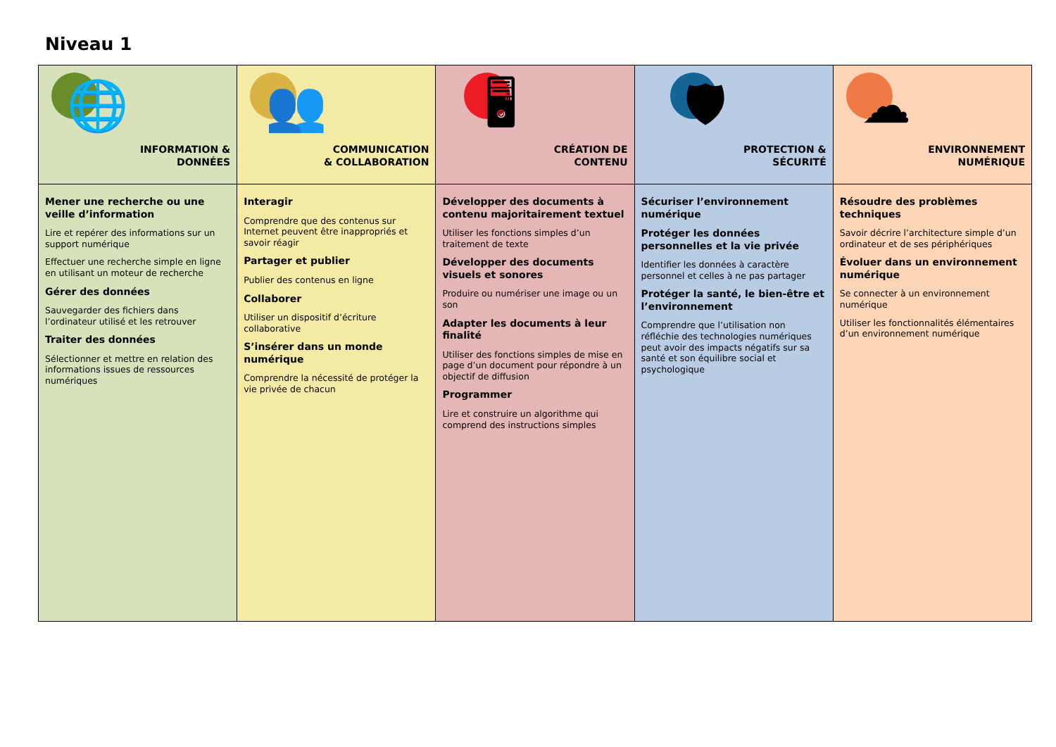Niveau 1
| 🌐 INFORMATION & DONNÉES | 👥 COMMUNICATION & COLLABORATION | 🖥 CRÉATION DE CONTENU | 🛡 PROTECTION & SÉCURITÉ | ☁ ENVIRONNEMENT NUMÉRIQUE |
| Mener une recherche ou une veille d’information Lire et repérer des informations sur un support numérique Effectuer une recherche simple en ligne en utilisant un moteur de recherche Gérer des données Sauvegarder des fichiers dans l’ordinateur utilisé et les retrouver Traiter des données Sélectionner et mettre en relation des informations issues de ressources numériques | Interagir Comprendre que des contenus sur Internet peuvent être inappropriés et savoir réagir Partager et publier Publier des contenus en ligne Collaborer Utiliser un dispositif d’écriture collaborative S’insérer dans un monde numérique Comprendre la nécessité de protéger la vie privée de chacun | Développer des documents à contenu majoritairement textuel Utiliser les fonctions simples d’un traitement de texte Développer des documents visuels et sonores Produire ou numériser une image ou un son Adapter les documents à leur finalité Utiliser des fonctions simples de mise en page d’un document pour répondre à un objectif de diffusion Programmer Lire et construire un algorithme qui comprend des instructions simples | Sécuriser l’environnement numérique Protéger les données personnelles et la vie privée Identifier les données à caractère personnel et celles à ne pas partager Protéger la santé, le bien-être et l’environnement Comprendre que l’utilisation non réfléchie des technologies numériques peut avoir des impacts négatifs sur sa santé et son équilibre social et psychologique | Résoudre des problèmes techniques Savoir décrire l’architecture simple d’un ordinateur et de ses périphériques Évoluer dans un environnement numérique Se connecter à un environnement numérique Utiliser les fonctionnalités élémentaires d’un environnement numérique |